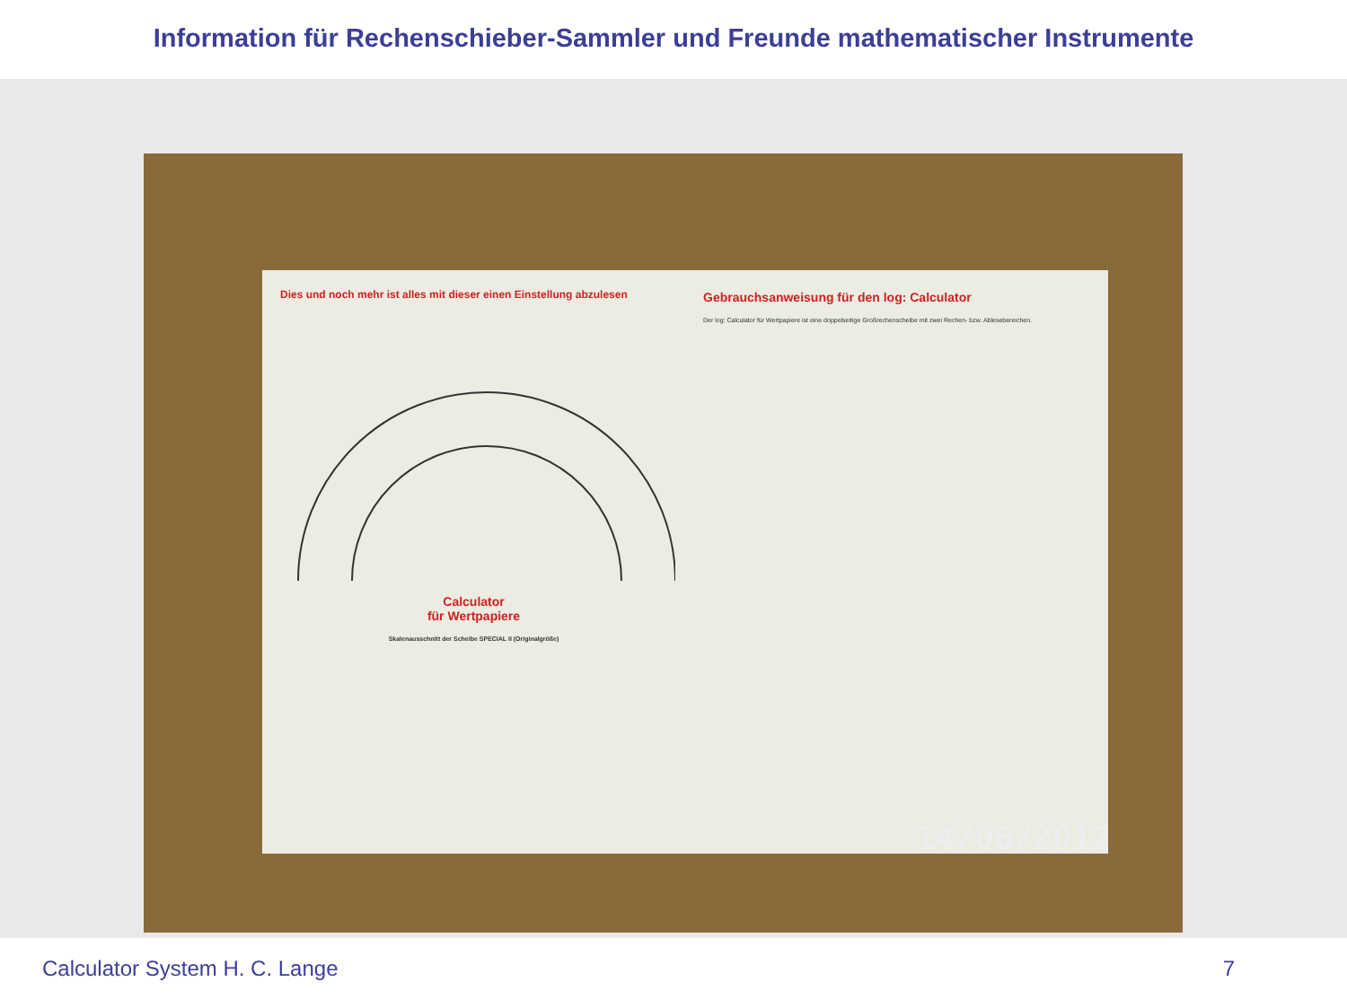Information für Rechenschieber-Sammler und Freunde mathematischer Instrumente
Dies und noch mehr ist alles mit dieser einen Einstellung abzulesen
Calculator
für Wertpapiere
Skalenausschnitt der Scheibe SPECIAL II (Originalgröße)
Gebrauchsanweisung für den log: Calculator
Der log: Calculator für Wertpapiere ist eine doppelseitige Großrechenscheibe mit zwei Rechen- bzw. Ablesebereichen.
14/06/2012
Calculator System H. C. Lange 7